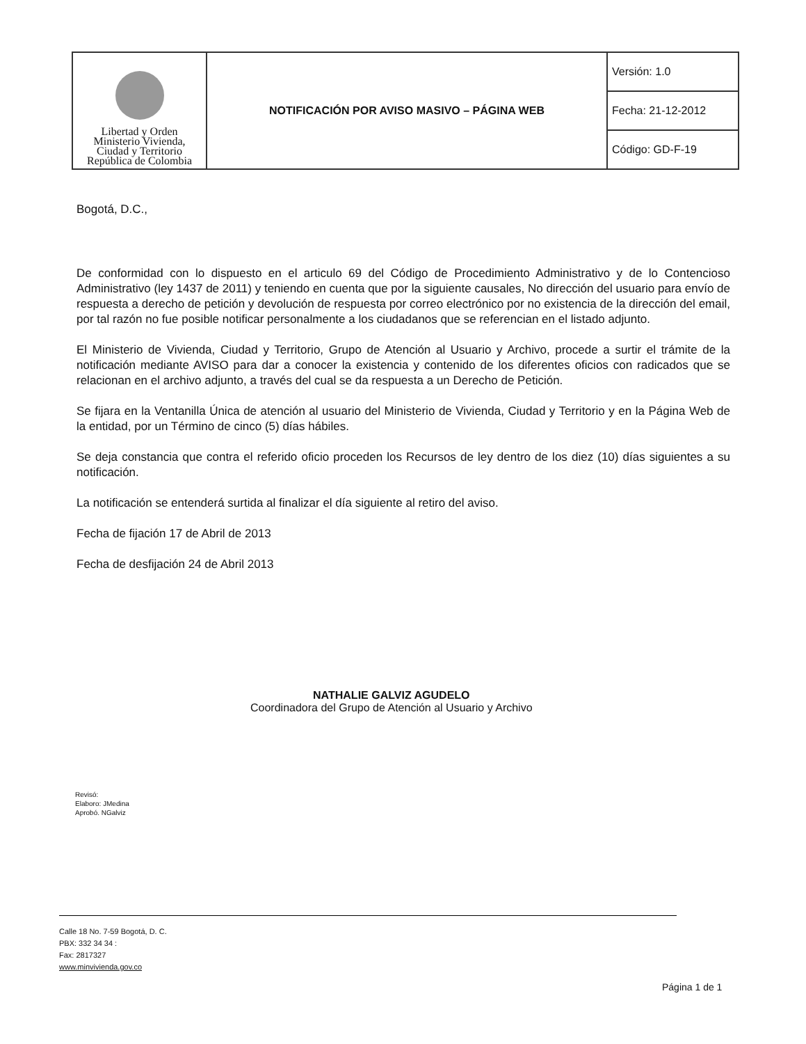| Libertad y Orden Ministerio Vivienda, Ciudad y Territorio República de Colombia | NOTIFICACIÓN POR AVISO MASIVO – PÁGINA WEB | Versión: 1.0 |
| | | Fecha: 21-12-2012 |
| | | Código: GD-F-19 |
Bogotá, D.C.,
De conformidad con lo dispuesto en el articulo 69 del Código de Procedimiento Administrativo y de lo Contencioso Administrativo (ley 1437 de 2011) y teniendo en cuenta que por la siguiente causales, No dirección del usuario para envío de respuesta a derecho de petición y devolución de respuesta por correo electrónico por no existencia de la dirección del email, por tal razón no fue posible notificar personalmente a los ciudadanos que se referencian en el listado adjunto.
El Ministerio de Vivienda, Ciudad y Territorio, Grupo de Atención al Usuario y Archivo, procede a surtir el trámite de la notificación mediante AVISO para dar a conocer la existencia y contenido de los diferentes oficios con radicados que se relacionan en el archivo adjunto, a través del cual se da respuesta a un Derecho de Petición.
Se fijara en la Ventanilla Única de atención al usuario del Ministerio de Vivienda, Ciudad y Territorio y en la Página Web de la entidad, por un Término de cinco (5) días hábiles.
Se deja constancia que contra el referido oficio proceden los Recursos de ley dentro de los diez (10) días siguientes a su notificación.
La notificación se entenderá surtida al finalizar el día siguiente al retiro del aviso.
Fecha de fijación 17 de Abril de 2013
Fecha de desfijación 24 de Abril 2013
NATHALIE GALVIZ AGUDELO
Coordinadora del Grupo de Atención al Usuario y Archivo
Revisó:
Elaboro: JMedina
Aprobó. NGalviz
Calle 18 No. 7-59 Bogotá, D. C.
PBX: 332 34 34 :
Fax: 2817327
www.minvivienda.gov.co
Página 1 de 1